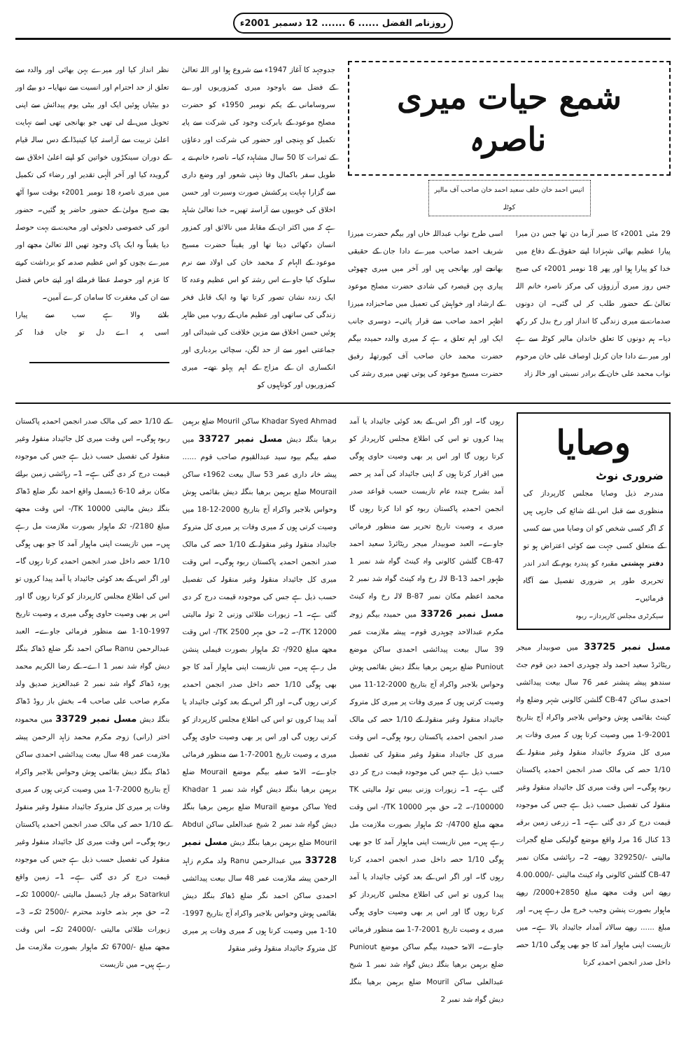روزنامہ الفضل ...... 6 ....... 12 دسمبر 2001ء
شمع حیات میری ناصرہ
انیس احمد خان خلف سعید احمد خان صاحب آف مالیر کوٹلہ
29 مئی 2001ء کا صبر آزما دن تھا جس دن میرا پیارا عظیم بھائی شہزادا اپنے حقوق کے دفاع میں خدا کو پیارا ہوا اور پھر 18 نومبر 2001ء کی صبح جس روز میری آرزوؤں کی مرکز ناصرہ خانم اللہ تعالیٰ کے حضور طلب کر لی گئی۔ ان دونوں صدمات نے میری زندگی کا انداز اور رخ بدل کر رکھ دیا۔ ہم دونوں کا تعلق خاندان مالیر کوٹلہ سے ہے اور میرے دادا جان کرنل اوصاف علی خان مرحوم نواب محمد علی خان کے برادر نسبتی اور خالہ زاد
اسی طرح نواب عبداللہ خاں اور بیگم حضرت میرزا شریف احمد صاحب میرے دادا جان کے حقیقی بھانجے اور بھانجی ہیں اور آخر میں میری چھوٹی پیاری بہن قیصرہ کی شادی حضرت مصلح موعود کے ارشاد اور خواہش کی تعمیل میں صاحبزادہ میرزا اظہر احمد صاحب سے قرار پائی۔ دوسری جانب ایک اور اہم تعلق یہ ہے کہ میری والدہ حمیدہ بیگم حضرت محمد خان صاحب آف کپورتھلہ رفیق حضرت مسیح موعود کی پوتی تھیں میری رشتہ کی
جدوجہد کا آغاز 1947ء سے شروع ہوا اور اللہ تعالیٰ کے فضل سے باوجود میری کمزوریوں اور بے سروسامانی کے یکم نومبر 1950ء کو حضرت مصلح موعود کے بابرکت وجود کی شرکت سے پایہ تکمیل کو پہنچی اور حضور کی شرکت اور دعاؤں کے ثمرات کا 50 سال مشاہدہ کیا۔ ناصرہ خانم نے یہ طویل سفر باکمال وفا ذہنی شعور اور وضع داری سے گزارا نہایت پرکشش صورت وسیرت اور حسن اخلاق کی خوبیوں سے آراستہ تھیں۔ خدا تعالیٰ شاہد ہے کہ میں اکثر ان کے مقابلہ میں نالائق اور کمزور انسان دکھائی دیتا تھا اور یقیناً حضرت مسیح موعود کے الہام کہ محمد خان کی اولاد سے نرم سلوک کیا جاوے اس رشتہ کو اس عظیم وعدہ کا ایک زندہ نشان تصور کرتا تھا وہ ایک قابل فخر زندگی کی ساتھی اور عظیم ماں کے روپ میں ظاہر ہوئیں حسن اخلاق سے مزین خلافت کی شیدائی اور جماعتی امور سے از حد لگن، سچائی بردباری اور انکساری ان کے مزاج کے اہم پہلو تھے۔ میری کمزوریوں اور کوتاہیوں کو
نظر انداز کیا اور میرے بہن بھائی اور والدہ سے تعلق از حد احترام اور انسیت سے نبھایا۔ دو بیٹے اور دو بیٹیاں ہوئیں ایک اور بیٹی یوم پیدائش سے اپنی تحویل میں لے لی تھی جو بھانجی تھی اسے نہایت اعلیٰ تربیت سے آراستہ کیا کینیڈا کے دس سالہ قیام کے دوران سینکڑوں خواتین کو اپنے اعلیٰ اخلاق سے گرویدہ کیا اور آخر الٰہی تقدیر اور رضاء کی تکمیل میں میری ناصرہ 18 نومبر 2001ء بوقت سوا آٹھ بجے صبح مولیٰ کے حضور حاضر ہو گئیں۔ حضور انور کی خصوصی دلجوئی اور محبت نے بہت حوصلہ دیا یقیناً وہ ایک پاک وجود تھیں اللہ تعالیٰ مجھے اور میرے بچوں کو اس عظیم صدمہ کو برداشت کرنے کا عزم اور حوصلہ عطا فرمائے اور اپنے خاص فضل سے ان کی مغفرت کا سامان کرے آمین۔
بلانے والا ہے سب سے پیارا
اسی پہ اے دل تو جاں فدا کر
وصایا
ضروری نوٹ
مندرجہ ذیل وصایا مجلس کارپرداز کی منظوری سے قبل اس لئے شائع کی جارہی ہیں کہ اگر کسی شخص کو ان وصایا میں سے کسی کے متعلق کسی جہت سے کوئی اعتراض ہو تو دفتر بہشتی مقبرہ کو پندرہ یوم کے اندر اندر تحریری طور پر ضروری تفصیل سے آگاہ فرمائیں۔
سیکرٹری مجلس کارپرداز۔ ربوہ
مسل نمبر 33725 میں صوبیدار میجر ریٹائرڈ سعید احمد ولد چوہدری احمد دین قوم جٹ سندھو پیشہ پنشنر عمر 76 سال بیعت پیدائشی احمدی ساکن CB-47 گلشن کالونی شہر وضلع واہ کینٹ بقائمی ہوش وحواس بلاجبر واکراہ آج بتاریخ 2001-9-1 میں وصیت کرتا ہوں کہ میری وفات پر میری کل متروکہ جائیداد منقولہ وغیر منقولہ کے 1/10 حصہ کی مالک صدر انجمن احمدیہ پاکستان ربوہ ہوگی۔ اس وقت میری کل جائیداد منقولہ وغیر منقولہ کی تفصیل حسب ذیل ہے جس کی موجودہ قیمت درج کر دی گئی ہے۔ 1۔ زرعی زمین برقبہ 13 کنال 16 مرلہ واقع موضع گولیکی ضلع گجرات مالیتی -/329250 روپے۔ 2۔ رہائشی مکان نمبر CB-47 گلشن کالونی واہ کینٹ مالیتی -/4.00.000 روپے اس وقت مجھے مبلغ 2850+2000/ روپے ماہوار بصورت پنشن وجیب خرچ مل رہے ہیں۔ اور مبلغ ...... روپے سالانہ آمدانہ جائیداد بالا ہے۔ میں تازیست اپنی ماہوار آمد کا جو بھی ہوگی 1/10 حصہ داخل صدر انجمن احمدیہ کرتا
رہوں گا۔ اور اگر اس کے بعد کوئی جائیداد یا آمد پیدا کروں تو اس کی اطلاع مجلس کارپرداز کو کرتا رہوں گا اور اس پر بھی وصیت حاوی ہوگی میں اقرار کرتا ہوں کہ اپنی جائیداد کی آمد پر حصہ آمد بشرح چندہ عام تازیست حسب قواعد صدر انجمن احمدیہ پاکستان ربوہ کو ادا کرتا رہوں گا میری یہ وصیت تاریخ تحریر سے منظور فرمائی جاوے۔ العبد صوبیدار میجر ریٹائرڈ سعید احمد CB-47 گلشن کالونی واہ کینٹ گواہ شد نمبر 1 ظہور احمد B-13 لالہ رخ واہ کینٹ گواہ شد نمبر 2 محمد اعظم مکان نمبر B-87 لالہ رخ واہ کینٹ مسل نمبر 33726 میں حمیدہ بیگم زوجہ مکرم عبدالاحد چوہدری قوم۔ پیشہ ملازمت عمر 39 سال بیعت پیدائشی احمدی ساکن موضع Puniout ضلع برہمن برھیا بنگلہ دیش بقائمی ہوش وحواس بلاجبر واکراہ آج بتاریخ 2000-12-11 میں وصیت کرتی ہوں کہ میری وفات پر میری کل متروکہ جائیداد منقولہ وغیر منقولہ کے 1/10 حصہ کی مالک صدر انجمن احمدیہ پاکستان ربوہ ہوگی۔ اس وقت میری کل جائیداد منقولہ وغیر منقولہ کی تفصیل حسب ذیل ہے جس کی موجودہ قیمت درج کر دی گئی ہے۔ 1۔ زیورات وزنی بیس تولہ مالیتی TK 100000/-۔ 2۔ حق مہر TK 10000/- اس وقت مجھے مبلغ 4700/- ٹکہ ماہوار بصورت ملازمت مل رہے ہیں۔ میں تازیست اپنی ماہوار آمد کا جو بھی ہوگی 1/10 حصہ داخل صدر انجمن احمدیہ کرتا رہوں گا۔ اور اگر اس کے بعد کوئی جائیداد یا آمد پیدا کروں تو اس کی اطلاع مجلس کارپرداز کو کرتا رہوں گا اور اس پر بھی وصیت حاوی ہوگی میری یہ وصیت تاریخ 2001-7-1 سے منظور فرمائی جاوے۔ الامۃ حمیدہ بیگم ساکن موضع Puniout ضلع برہمن برھیا بنگلہ دیش گواہ شد نمبر 1 شیخ عبدالعلی ساکن Mouril ضلع برہمن برھیا بنگلہ دیش گواہ شد نمبر 2
Khadar Syed Ahmad ساکن Mouril ضلع برہمن برھیا بنگلہ دیش مسل نمبر 33727 میں صفیہ بیگم بیوہ سید عبدالقیوم صاحب قوم ...... پیشہ خانہ داری عمر 53 سال بیعت 1962ء ساکن Mourail ضلع برہمن برھیا بنگلہ دیش بقائمی ہوش وحواس بلاجبر واکراہ آج بتاریخ 2000-12-18 میں وصیت کرتی ہوں کہ میری وفات پر میری کل متروکہ جائیداد منقولہ وغیر منقولہ کے 1/10 حصہ کی مالک صدر انجمن احمدیہ پاکستان ربوہ ہوگی۔ اس وقت میری کل جائیداد منقولہ وغیر منقولہ کی تفصیل حسب ذیل ہے جس کی موجودہ قیمت درج کر دی گئی ہے۔ 1۔ زیورات طلائی وزنی 2 تولہ مالیتی TK 12000/-۔ 2۔ حق مہر TK 2500/- اس وقت مجھے مبلغ 920/- ٹکہ ماہوار بصورت فیملی پنشن مل رہے ہیں۔ میں تازیست اپنی ماہوار آمد کا جو بھی ہوگی 1/10 حصہ داخل صدر انجمن احمدیہ کرتی رہوں گی۔ اور اگر اس کے بعد کوئی جائیداد یا آمد پیدا کروں تو اس کی اطلاع مجلس کارپرداز کو کرتی رہوں گی اور اس پر بھی وصیت حاوی ہوگی میری یہ وصیت تاریخ 2001-7-1 سے منظور فرمائی جاوے۔ الامۃ صفیہ بیگم موضع Mourail ضلع برہمن برھیا بنگلہ دیش گواہ شد نمبر 1 Khadar Yed ساکن موضع Murail ضلع برہمن برھیا بنگلہ دیش گواہ شد نمبر 2 شیخ عبدالعلی ساکن Abdul Mouril ضلع برہمن برھیا بنگلہ دیش مسل نمبر 33728 میں عبدالرحمن Ranu ولد مکرم زاہد الرحمن پیشہ ملازمت عمر 48 سال بیعت پیدائشی احمدی ساکن احمد نگر ضلع ڈھاکہ بنگلہ دیش بقائمی ہوش وحواس بلاجبر واکراہ آج بتاریخ 1997-10-1 میں وصیت کرتا ہوں کہ میری وفات پر میری کل متروکہ جائیداد منقولہ وغیر منقولہ
کے 1/10 حصہ کی مالک صدر انجمن احمدیہ پاکستان ربوہ ہوگی۔ اس وقت میری کل جائیداد منقولہ وغیر منقولہ کی تفصیل حسب ذیل ہے جس کی موجودہ قیمت درج کر دی گئی ہے۔ 1۔ رہائشی زمین برائے مکان برقبہ 10-6 ڈیسمل واقع احمد نگر ضلع ڈھاکہ بنگلہ دیش مالیتی TK 10000/- اس وقت مجھے مبلغ 2180/- ٹکہ ماہوار بصورت ملازمت مل رہے ہیں۔ میں تازیست اپنی ماہوار آمد کا جو بھی ہوگی 1/10 حصہ داخل صدر انجمن احمدیہ کرتا رہوں گا۔ اور اگر اس کے بعد کوئی جائیداد یا آمد پیدا کروں تو اس کی اطلاع مجلس کارپرداز کو کرتا رہوں گا اور اس پر بھی وصیت حاوی ہوگی میری یہ وصیت تاریخ 1997-10-1 سے منظور فرمائی جاوے۔ العبد عبدالرحمن Ranu ساکن احمد نگر ضلع ڈھاکہ بنگلہ دیش گواہ شد نمبر 1 اے۔ کے رضا الکریم محمد پورہ ڈھاکہ گواہ شد نمبر 2 عبدالعزیز صدیق ولد مکرم صاحب علی صاحب 4۔ بخش باز روڈ ڈھاکہ بنگلہ دیش مسل نمبر 33729 میں محمودہ اختر (رانی) زوجہ مکرم محمد زاہد الرحمن پیشہ ملازمت عمر 48 سال بیعت پیدائشی احمدی ساکن ڈھاکہ بنگلہ دیش بقائمی ہوش وحواس بلاجبر واکراہ آج بتاریخ 2000-7-1 میں وصیت کرتی ہوں کہ میری وفات پر میری کل متروکہ جائیداد منقولہ وغیر منقولہ کے 1/10 حصہ کی مالک صدر انجمن احمدیہ پاکستان ربوہ ہوگی۔ اس وقت میری کل جائیداد منقولہ وغیر منقولہ کی تفصیل حسب ذیل ہے جس کی موجودہ قیمت درج کر دی گئی ہے۔ 1۔ زمین واقع Satarkul برقبہ چار ڈیسمل مالیتی -/10000 ٹکہ۔ 2۔ حق مہر بذمہ خاوند محترم -/2500 ٹکہ۔ 3۔ زیورات طلائی مالیتی -/24000 ٹکہ۔ اس وقت مجھے مبلغ -/6700 ٹکہ ماہوار بصورت ملازمت مل رہے ہیں۔ میں تازیست